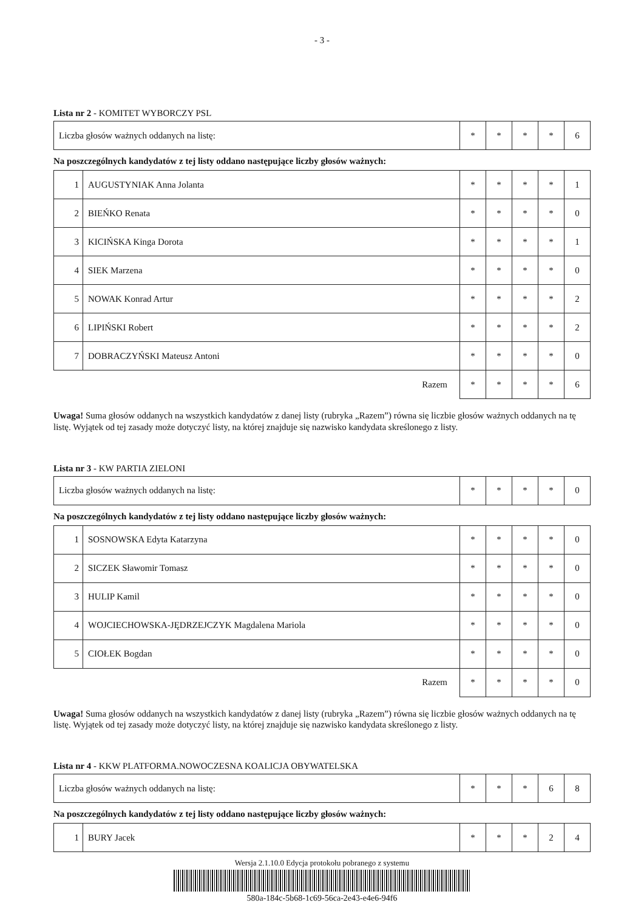- 3 -
Lista nr 2 - KOMITET WYBORCZY PSL
| Liczba głosów ważnych oddanych na listę: | * | * | * | * | 6 |
Na poszczególnych kandydatów z tej listy oddano następujące liczby głosów ważnych:
| 1 | AUGUSTYNIAK Anna Jolanta | * | * | * | * | 1 |
| 2 | BIEŃKO Renata | * | * | * | * | 0 |
| 3 | KICIŃSKA Kinga Dorota | * | * | * | * | 1 |
| 4 | SIEK Marzena | * | * | * | * | 0 |
| 5 | NOWAK Konrad Artur | * | * | * | * | 2 |
| 6 | LIPIŃSKI Robert | * | * | * | * | 2 |
| 7 | DOBRACZYŃSKI Mateusz Antoni | * | * | * | * | 0 |
| Razem | | * | * | * | * | 6 |
Uwaga! Suma głosów oddanych na wszystkich kandydatów z danej listy (rubryka „Razem”) równa się liczbie głosów ważnych oddanych na tę listę. Wyjątek od tej zasady może dotyczyć listy, na której znajduje się nazwisko kandydata skreślonego z listy.
Lista nr 3 - KW PARTIA ZIELONI
| Liczba głosów ważnych oddanych na listę: | * | * | * | * | 0 |
Na poszczególnych kandydatów z tej listy oddano następujące liczby głosów ważnych:
| 1 | SOSNOWSKA Edyta Katarzyna | * | * | * | * | 0 |
| 2 | SICZEK Sławomir Tomasz | * | * | * | * | 0 |
| 3 | HULIP Kamil | * | * | * | * | 0 |
| 4 | WOJCIECHOWSKA-JĘDRZEJCZYK Magdalena Mariola | * | * | * | * | 0 |
| 5 | CIOŁEK Bogdan | * | * | * | * | 0 |
| Razem | | * | * | * | * | 0 |
Uwaga! Suma głosów oddanych na wszystkich kandydatów z danej listy (rubryka „Razem”) równa się liczbie głosów ważnych oddanych na tę listę. Wyjątek od tej zasady może dotyczyć listy, na której znajduje się nazwisko kandydata skreślonego z listy.
Lista nr 4 - KKW PLATFORMA.NOWOCZESNA KOALICJA OBYWATELSKA
| Liczba głosów ważnych oddanych na listę: | * | * | * | 6 | 8 |
Na poszczególnych kandydatów z tej listy oddano następujące liczby głosów ważnych:
| 1 | BURY Jacek | * | * | * | 2 | 4 |
Wersja 2.1.10.0 Edycja protokołu pobranego z systemu
580a-184c-5b68-1c69-56ca-2e43-e4e6-94f6